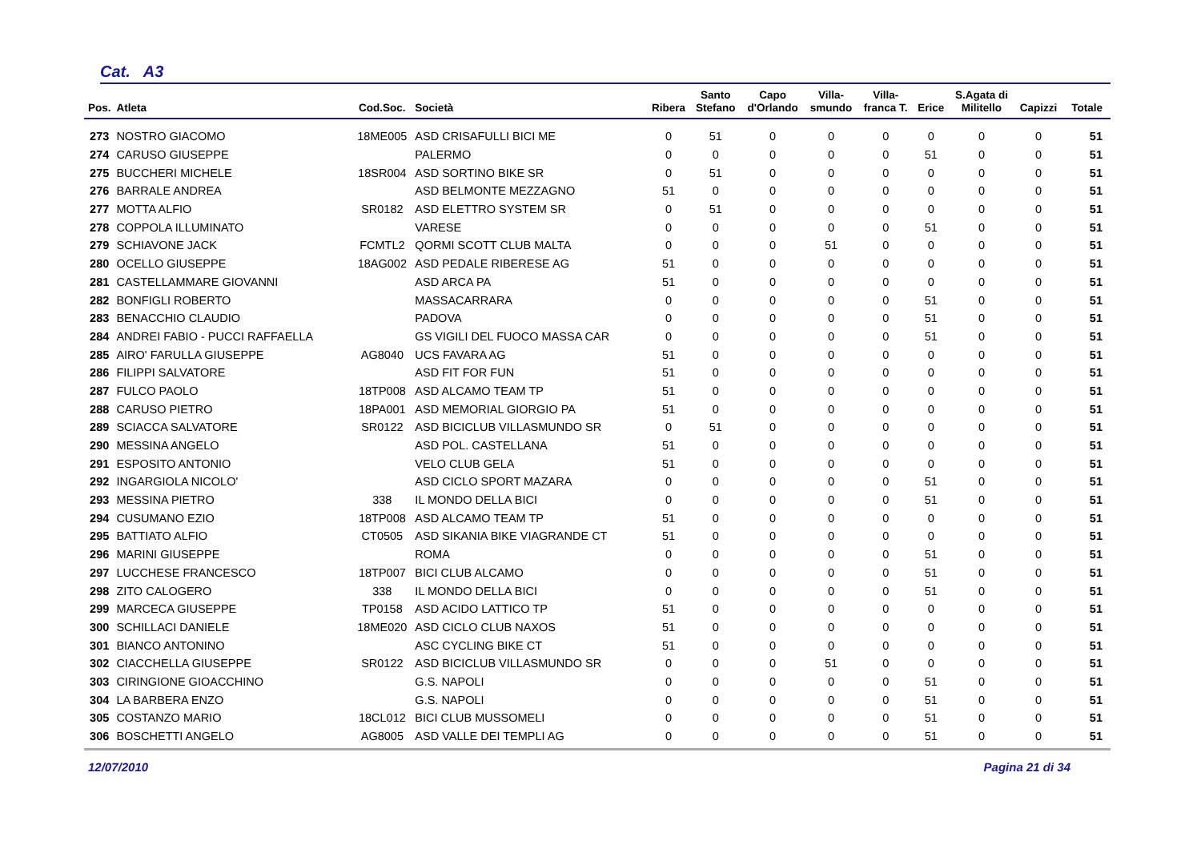Cat. A3
| Pos. | Atleta | Cod.Soc. | Società | Ribera | Santo Stefano | Capo d'Orlando | Villa- smundo | Villa- franca T. | Erice | S.Agata di Militello | Capizzi | Totale |
| --- | --- | --- | --- | --- | --- | --- | --- | --- | --- | --- | --- | --- |
| 273 | NOSTRO GIACOMO | 18ME005 | ASD CRISAFULLI BICI ME | 0 | 51 | 0 | 0 | 0 | 0 | 0 | 0 | 51 |
| 274 | CARUSO GIUSEPPE | | PALERMO | 0 | 0 | 0 | 0 | 0 | 51 | 0 | 0 | 51 |
| 275 | BUCCHERI MICHELE | 18SR004 | ASD SORTINO BIKE SR | 0 | 51 | 0 | 0 | 0 | 0 | 0 | 0 | 51 |
| 276 | BARRALE ANDREA | | ASD BELMONTE MEZZAGNO | 51 | 0 | 0 | 0 | 0 | 0 | 0 | 0 | 51 |
| 277 | MOTTA ALFIO | SR0182 | ASD ELETTRO SYSTEM SR | 0 | 51 | 0 | 0 | 0 | 0 | 0 | 0 | 51 |
| 278 | COPPOLA ILLUMINATO | | VARESE | 0 | 0 | 0 | 0 | 0 | 51 | 0 | 0 | 51 |
| 279 | SCHIAVONE JACK | FCMTL2 | QORMI SCOTT CLUB MALTA | 0 | 0 | 0 | 51 | 0 | 0 | 0 | 0 | 51 |
| 280 | OCELLO GIUSEPPE | 18AG002 | ASD PEDALE RIBERESE AG | 51 | 0 | 0 | 0 | 0 | 0 | 0 | 0 | 51 |
| 281 | CASTELLAMMARE GIOVANNI | | ASD ARCA PA | 51 | 0 | 0 | 0 | 0 | 0 | 0 | 0 | 51 |
| 282 | BONFIGLI ROBERTO | | MASSACARRARA | 0 | 0 | 0 | 0 | 0 | 51 | 0 | 0 | 51 |
| 283 | BENACCHIO CLAUDIO | | PADOVA | 0 | 0 | 0 | 0 | 0 | 51 | 0 | 0 | 51 |
| 284 | ANDREI FABIO - PUCCI RAFFAELLA | | GS VIGILI DEL FUOCO MASSA CAR | 0 | 0 | 0 | 0 | 0 | 51 | 0 | 0 | 51 |
| 285 | AIRO' FARULLA GIUSEPPE | AG8040 | UCS FAVARA AG | 51 | 0 | 0 | 0 | 0 | 0 | 0 | 0 | 51 |
| 286 | FILIPPI SALVATORE | | ASD FIT FOR FUN | 51 | 0 | 0 | 0 | 0 | 0 | 0 | 0 | 51 |
| 287 | FULCO PAOLO | 18TP008 | ASD ALCAMO TEAM TP | 51 | 0 | 0 | 0 | 0 | 0 | 0 | 0 | 51 |
| 288 | CARUSO PIETRO | 18PA001 | ASD MEMORIAL GIORGIO PA | 51 | 0 | 0 | 0 | 0 | 0 | 0 | 0 | 51 |
| 289 | SCIACCA SALVATORE | SR0122 | ASD BICICLUB VILLASMUNDO SR | 0 | 51 | 0 | 0 | 0 | 0 | 0 | 0 | 51 |
| 290 | MESSINA ANGELO | | ASD POL. CASTELLANA | 51 | 0 | 0 | 0 | 0 | 0 | 0 | 0 | 51 |
| 291 | ESPOSITO ANTONIO | | VELO CLUB GELA | 51 | 0 | 0 | 0 | 0 | 0 | 0 | 0 | 51 |
| 292 | INGARGIOLA NICOLO' | | ASD CICLO SPORT MAZARA | 0 | 0 | 0 | 0 | 0 | 51 | 0 | 0 | 51 |
| 293 | MESSINA PIETRO | 338 | IL MONDO DELLA BICI | 0 | 0 | 0 | 0 | 0 | 51 | 0 | 0 | 51 |
| 294 | CUSUMANO EZIO | 18TP008 | ASD ALCAMO TEAM TP | 51 | 0 | 0 | 0 | 0 | 0 | 0 | 0 | 51 |
| 295 | BATTIATO ALFIO | CT0505 | ASD SIKANIA BIKE VIAGRANDE CT | 51 | 0 | 0 | 0 | 0 | 0 | 0 | 0 | 51 |
| 296 | MARINI GIUSEPPE | | ROMA | 0 | 0 | 0 | 0 | 0 | 51 | 0 | 0 | 51 |
| 297 | LUCCHESE FRANCESCO | 18TP007 | BICI CLUB ALCAMO | 0 | 0 | 0 | 0 | 0 | 51 | 0 | 0 | 51 |
| 298 | ZITO CALOGERO | 338 | IL MONDO DELLA BICI | 0 | 0 | 0 | 0 | 0 | 51 | 0 | 0 | 51 |
| 299 | MARCECA GIUSEPPE | TP0158 | ASD ACIDO LATTICO TP | 51 | 0 | 0 | 0 | 0 | 0 | 0 | 0 | 51 |
| 300 | SCHILLACI DANIELE | 18ME020 | ASD CICLO CLUB NAXOS | 51 | 0 | 0 | 0 | 0 | 0 | 0 | 0 | 51 |
| 301 | BIANCO ANTONINO | | ASC CYCLING BIKE CT | 51 | 0 | 0 | 0 | 0 | 0 | 0 | 0 | 51 |
| 302 | CIACCHELLA GIUSEPPE | SR0122 | ASD BICICLUB VILLASMUNDO SR | 0 | 0 | 0 | 51 | 0 | 0 | 0 | 0 | 51 |
| 303 | CIRINGIONE GIOACCHINO | | G.S. NAPOLI | 0 | 0 | 0 | 0 | 0 | 51 | 0 | 0 | 51 |
| 304 | LA BARBERA ENZO | | G.S. NAPOLI | 0 | 0 | 0 | 0 | 0 | 51 | 0 | 0 | 51 |
| 305 | COSTANZO MARIO | 18CL012 | BICI CLUB MUSSOMELI | 0 | 0 | 0 | 0 | 0 | 51 | 0 | 0 | 51 |
| 306 | BOSCHETTI ANGELO | AG8005 | ASD VALLE DEI TEMPLI AG | 0 | 0 | 0 | 0 | 0 | 51 | 0 | 0 | 51 |
12/07/2010 Pagina 21 di 34